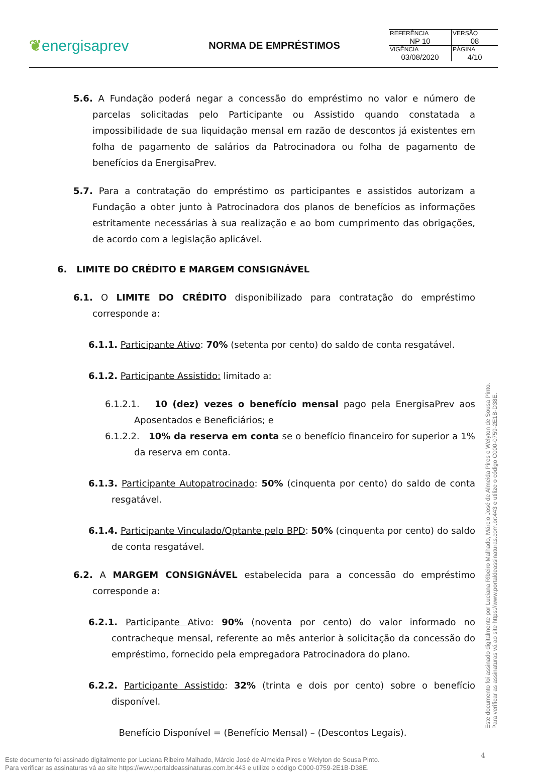❦energisaprev
NORMA DE EMPRÉSTIMOS
| REFERÊNCIA NP 10 | VERSÃO 08 |
| VIGÊNCIA 03/08/2020 | PÁGINA 4/10 |
5.6. A Fundação poderá negar a concessão do empréstimo no valor e número de parcelas solicitadas pelo Participante ou Assistido quando constatada a impossibilidade de sua liquidação mensal em razão de descontos já existentes em folha de pagamento de salários da Patrocinadora ou folha de pagamento de benefícios da EnergisaPrev.
5.7. Para a contratação do empréstimo os participantes e assistidos autorizam a Fundação a obter junto à Patrocinadora dos planos de benefícios as informações estritamente necessárias à sua realização e ao bom cumprimento das obrigações, de acordo com a legislação aplicável.
6. LIMITE DO CRÉDITO E MARGEM CONSIGNÁVEL
6.1. O LIMITE DO CRÉDITO disponibilizado para contratação do empréstimo corresponde a:
6.1.1. Participante Ativo: 70% (setenta por cento) do saldo de conta resgatável.
6.1.2. Participante Assistido: limitado a:
6.1.2.1. 10 (dez) vezes o benefício mensal pago pela EnergisaPrev aos Aposentados e Beneficiários; e
6.1.2.2. 10% da reserva em conta se o benefício financeiro for superior a 1% da reserva em conta.
6.1.3. Participante Autopatrocinado: 50% (cinquenta por cento) do saldo de conta resgatável.
6.1.4. Participante Vinculado/Optante pelo BPD: 50% (cinquenta por cento) do saldo de conta resgatável.
6.2. A MARGEM CONSIGNÁVEL estabelecida para a concessão do empréstimo corresponde a:
6.2.1. Participante Ativo: 90% (noventa por cento) do valor informado no contracheque mensal, referente ao mês anterior à solicitação da concessão do empréstimo, fornecido pela empregadora Patrocinadora do plano.
6.2.2. Participante Assistido: 32% (trinta e dois por cento) sobre o benefício disponível.
Benefício Disponível = (Benefício Mensal) – (Descontos Legais).
Este documento foi assinado digitalmente por Luciana Ribeiro Malhado, Márcio José de Almeida Pires e Welyton de Sousa Pinto.
Para verificar as assinaturas vá ao site https://www.portaldeassinaturas.com.br:443 e utilize o código C000-0759-2E1B-D38E.
Este documento foi assinado digitalmente por Luciana Ribeiro Malhado, Márcio José de Almeida Pires e Welyton de Sousa Pinto.
Para verificar as assinaturas vá ao site https://www.portaldeassinaturas.com.br:443 e utilize o código C000-0759-2E1B-D38E.
4